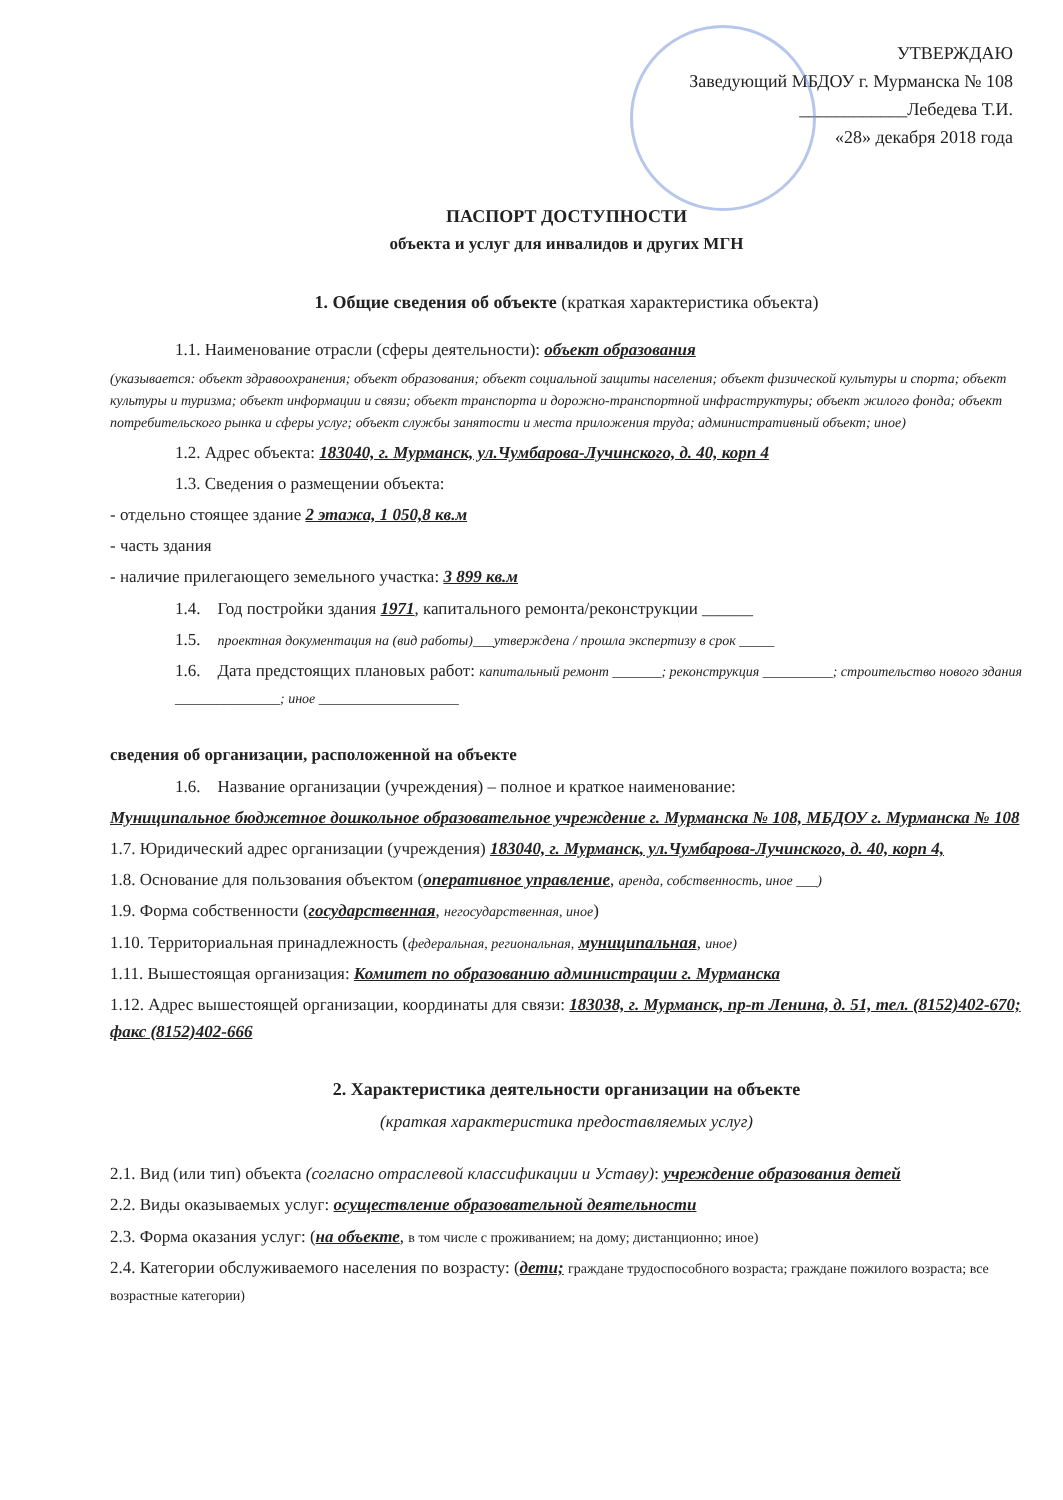УТВЕРЖДАЮ
Заведующий МБДОУ г. Мурманска № 108
____________Лебедева Т.И.
«28» декабря 2018 года
ПАСПОРТ ДОСТУПНОСТИ
объекта и услуг для инвалидов и других МГН
1. Общие сведения об объекте (краткая характеристика объекта)
1.1. Наименование отрасли (сферы деятельности): объект образования
(указывается: объект здравоохранения; объект образования; объект социальной защиты населения; объект физической культуры и спорта; объект культуры и туризма; объект информации и связи; объект транспорта и дорожно-транспортной инфраструктуры; объект жилого фонда; объект потребительского рынка и сферы услуг; объект службы занятости и места приложения труда; административный объект; иное)
1.2. Адрес объекта: 183040, г. Мурманск, ул.Чумбарова-Лучинского, д. 40, корп 4
1.3. Сведения о размещении объекта:
- отдельно стоящее здание 2 этажа, 1 050,8 кв.м
- часть здания
- наличие прилегающего земельного участка: 3 899 кв.м
1.4. Год постройки здания 1971, капитального ремонта/реконструкции ______
1.5. проектная документация на (вид работы)___утверждена / прошла экспертизу в срок _____
1.6. Дата предстоящих плановых работ: капитальный ремонт _______; реконструкция __________; строительство нового здания _______________; иное ____________________
сведения об организации, расположенной на объекте
1.6. Название организации (учреждения) – полное и краткое наименование:
Муниципальное бюджетное дошкольное образовательное учреждение г. Мурманска № 108, МБДОУ г. Мурманска № 108
1.7. Юридический адрес организации (учреждения) 183040, г. Мурманск, ул.Чумбарова-Лучинского, д. 40, корп 4,
1.8. Основание для пользования объектом (оперативное управление, аренда, собственность, иное ___)
1.9. Форма собственности (государственная, негосударственная, иное)
1.10. Территориальная принадлежность (федеральная, региональная, муниципальная, иное)
1.11. Вышестоящая организация: Комитет по образованию администрации г. Мурманска
1.12. Адрес вышестоящей организации, координаты для связи: 183038, г. Мурманск, пр-т Ленина, д. 51, тел. (8152)402-670; факс (8152)402-666
2. Характеристика деятельности организации на объекте
(краткая характеристика предоставляемых услуг)
2.1. Вид (или тип) объекта (согласно отраслевой классификации и Уставу): учреждение образования детей
2.2. Виды оказываемых услуг: осуществление образовательной деятельности
2.3. Форма оказания услуг: (на объекте, в том числе с проживанием; на дому; дистанционно; иное)
2.4. Категории обслуживаемого населения по возрасту: (дети; граждане трудоспособного возраста; граждане пожилого возраста; все возрастные категории)